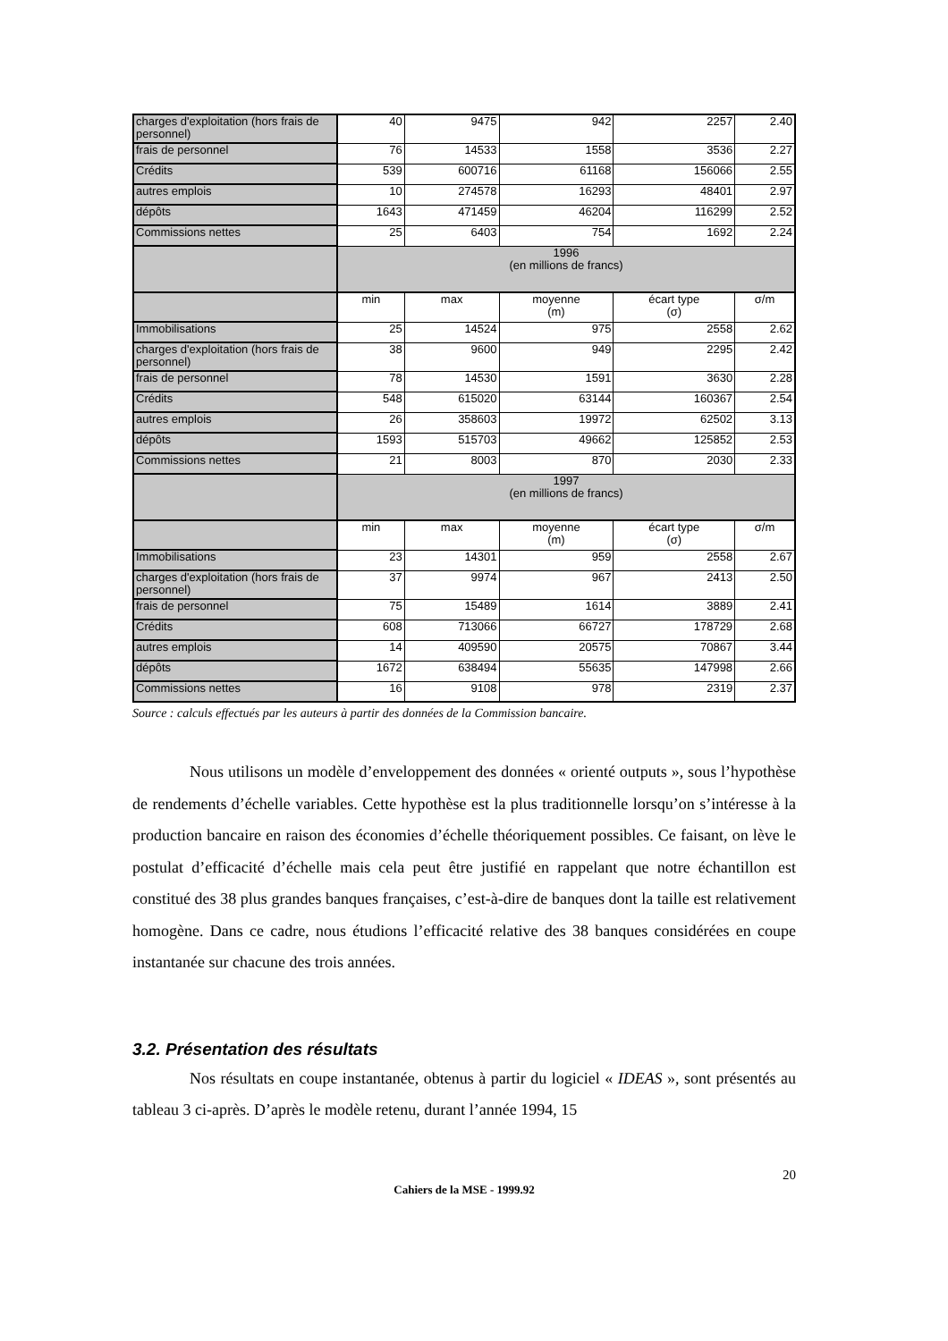| charges d'exploitation (hors frais de personnel) | 40 | 9475 | 942 | 2257 | 2.40 |
| frais de personnel | 76 | 14533 | 1558 | 3536 | 2.27 |
| Crédits | 539 | 600716 | 61168 | 156066 | 2.55 |
| autres emplois | 10 | 274578 | 16293 | 48401 | 2.97 |
| dépôts | 1643 | 471459 | 46204 | 116299 | 2.52 |
| Commissions nettes | 25 | 6403 | 754 | 1692 | 2.24 |
| | 1996 (en millions de francs) | | | | |
| | min | max | moyenne (m) | écart type (σ) | σ/m |
| Immobilisations | 25 | 14524 | 975 | 2558 | 2.62 |
| charges d'exploitation (hors frais de personnel) | 38 | 9600 | 949 | 2295 | 2.42 |
| frais de personnel | 78 | 14530 | 1591 | 3630 | 2.28 |
| Crédits | 548 | 615020 | 63144 | 160367 | 2.54 |
| autres emplois | 26 | 358603 | 19972 | 62502 | 3.13 |
| dépôts | 1593 | 515703 | 49662 | 125852 | 2.53 |
| Commissions nettes | 21 | 8003 | 870 | 2030 | 2.33 |
| | 1997 (en millions de francs) | | | | |
| | min | max | moyenne (m) | écart type (σ) | σ/m |
| Immobilisations | 23 | 14301 | 959 | 2558 | 2.67 |
| charges d'exploitation (hors frais de personnel) | 37 | 9974 | 967 | 2413 | 2.50 |
| frais de personnel | 75 | 15489 | 1614 | 3889 | 2.41 |
| Crédits | 608 | 713066 | 66727 | 178729 | 2.68 |
| autres emplois | 14 | 409590 | 20575 | 70867 | 3.44 |
| dépôts | 1672 | 638494 | 55635 | 147998 | 2.66 |
| Commissions nettes | 16 | 9108 | 978 | 2319 | 2.37 |
Source : calculs effectués par les auteurs à partir des données de la Commission bancaire.
Nous utilisons un modèle d’enveloppement des données « orienté outputs », sous l’hypothèse de rendements d’échelle variables. Cette hypothèse est la plus traditionnelle lorsqu’on s’intéresse à la production bancaire en raison des économies d’échelle théoriquement possibles. Ce faisant, on lève le postulat d’efficacité d’échelle mais cela peut être justifié en rappelant que notre échantillon est constitué des 38 plus grandes banques françaises, c’est-à-dire de banques dont la taille est relativement homogène. Dans ce cadre, nous étudions l’efficacité relative des 38 banques considérées en coupe instantanée sur chacune des trois années.
3.2. Présentation des résultats
Nos résultats en coupe instantanée, obtenus à partir du logiciel « IDEAS », sont présentés au tableau 3 ci-après. D’après le modèle retenu, durant l’année 1994, 15
20
Cahiers de la MSE - 1999.92